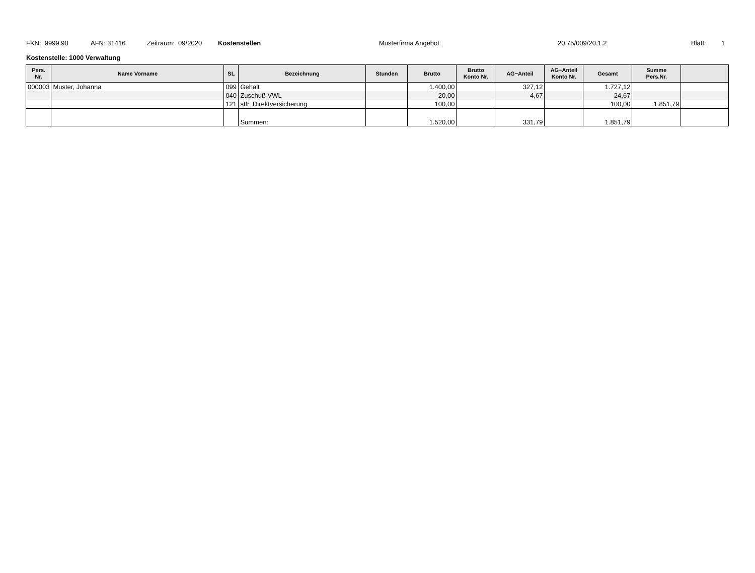FKN: 9999.90 AFN: 31416 Zeitraum: 09/2020 Kostenstellen Musterfirma Angebot 20.75/009/20.1.2 Blatt: 1
Kostenstelle: 1000 Verwaltung
| Pers. Nr. | Name Vorname | SL | Bezeichnung | Stunden | Brutto | Brutto Konto Nr. | AG−Anteil | AG−Anteil Konto Nr. | Gesamt | Summe Pers.Nr. | |
| --- | --- | --- | --- | --- | --- | --- | --- | --- | --- | --- | --- |
| 000003 | Muster, Johanna | 099 | Gehalt | | 1.400,00 | | 327,12 | | 1.727,12 | | |
| | | 040 | Zuschuß VWL | | 20,00 | | 4,67 | | 24,67 | | |
| | | 121 | stfr. Direktversicherung | | 100,00 | | | | 100,00 | 1.851,79 | |
| | | | Summen: | | 1.520,00 | | 331,79 | | 1.851,79 | | |